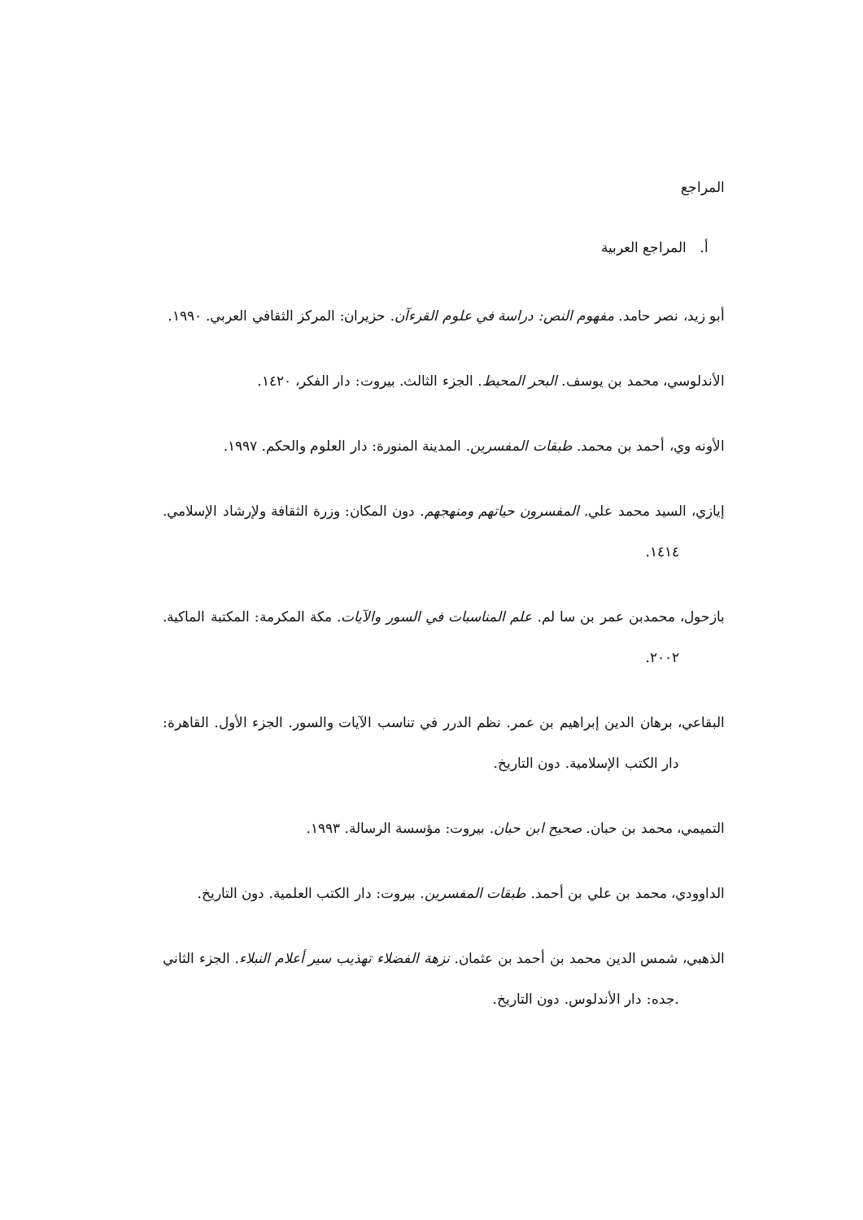المراجع
أ. المراجع العربية
أبو زيد، نصر حامد. مفهوم النص: دراسة في علوم القرءآن. حزيران: المركز الثقافي العربي. ١٩٩٠.
الأندلوسي، محمد بن يوسف. البحر المحيط. الجزء الثالث. بيروت: دار الفكر، ١٤٢٠.
الأونه وي، أحمد بن محمد. طبقات المفسرين. المدينة المنورة: دار العلوم والحكم. ١٩٩٧.
إيازي، السيد محمد علي. المفسرون حياتهم ومنهجهم. دون المكان: وزرة الثقافة ولإرشاد الإسلامي. ١٤١٤.
بازحول، محمدبن عمر بن سا لم. علم المناسبات في السور والآيات. مكة المكرمة: المكتبة الماكية. ٢٠٠٢.
البقاعي، برهان الدين إبراهيم بن عمر. نظم الدرر في تناسب الآيات والسور. الجزء الأول. القاهرة: دار الكتب الإسلامية. دون التاريخ.
التميمي، محمد بن حبان. صحيح ابن حبان. بيروت: مؤسسة الرسالة. ١٩٩٣.
الداوودي، محمد بن علي بن أحمد. طبقات المفسرين. بيروت: دار الكتب العلمية. دون التاريخ.
الذهبي، شمس الدين محمد بن أحمد بن عثمان. نزهة الفضلاء تهذيب سير أعلام النبلاء. الجزء الثاني .جده: دار الأندلوس. دون التاريخ.